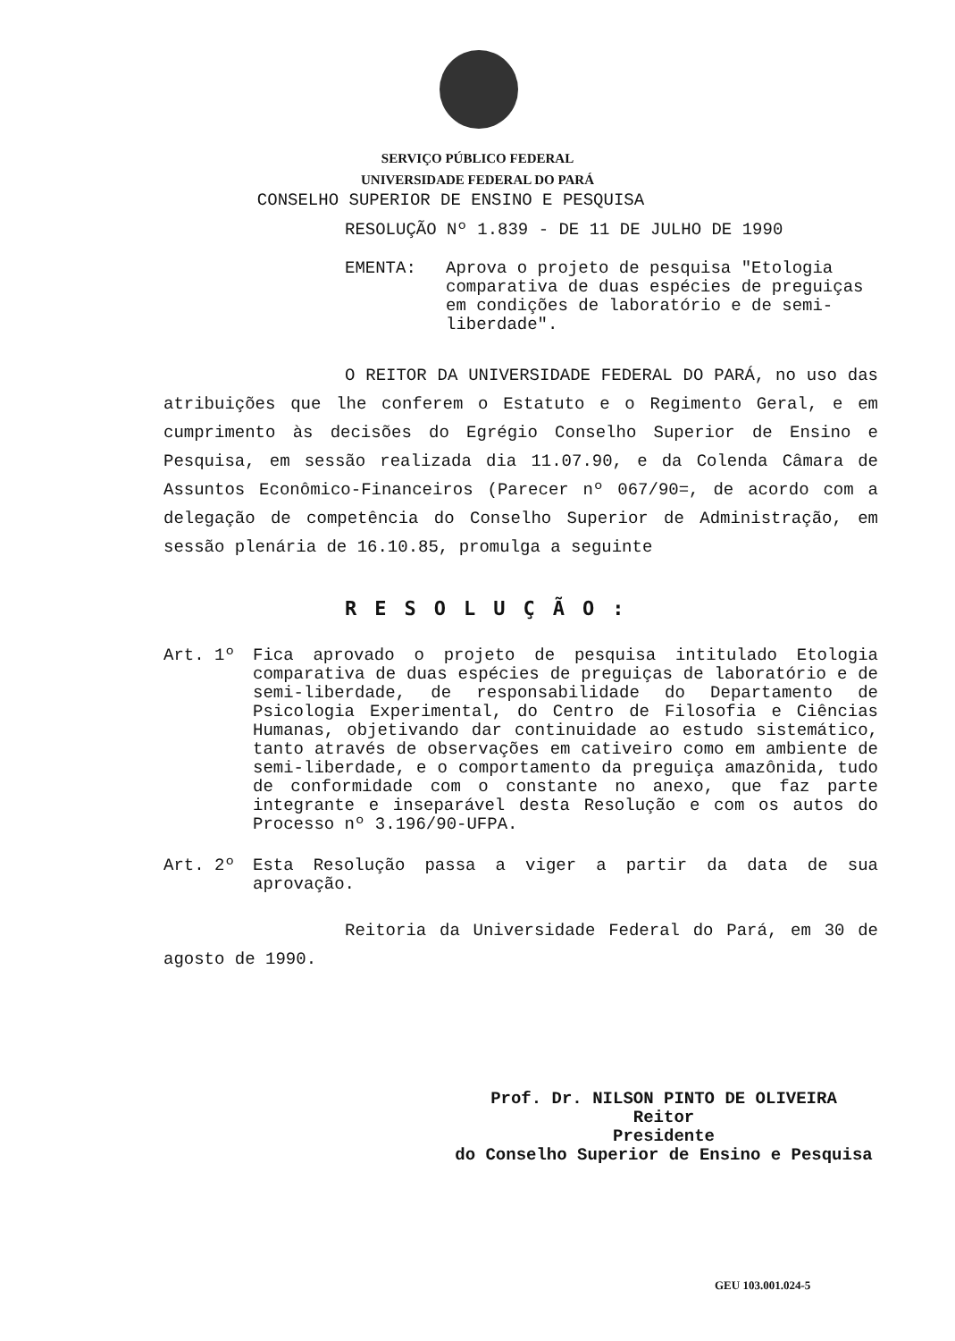SERVIÇO PÚBLICO FEDERAL
UNIVERSIDADE FEDERAL DO PARÁ
CONSELHO SUPERIOR DE ENSINO E PESQUISA
RESOLUÇÃO Nº 1.839 - DE 11 DE JULHO DE 1990
EMENTA: Aprova o projeto de pesquisa "Etologia comparativa de duas espécies de preguiças em condições de laboratório e de semi-liberdade".
O REITOR DA UNIVERSIDADE FEDERAL DO PARÁ, no uso das atribuições que lhe conferem o Estatuto e o Regimento Geral, e em cumprimento às decisões do Egrégio Conselho Superior de Ensino e Pesquisa, em sessão realizada dia 11.07.90, e da Colenda Câmara de Assuntos Econômico-Financeiros (Parecer nº 067/90=, de acordo com a delegação de competência do Conselho Superior de Administração, em sessão plenária de 16.10.85, promulga a seguinte
RESOLUÇÃO:
Art. 1º Fica aprovado o projeto de pesquisa intitulado Etologia comparativa de duas espécies de preguiças de laboratório e de semi-liberdade, de responsabilidade do Departamento de Psicologia Experimental, do Centro de Filosofia e Ciências Humanas, objetivando dar continuidade ao estudo sistemático, tanto através de observações em cativeiro como em ambiente de semi-liberdade, e o comportamento da preguiça amazônida, tudo de conformidade com o constante no anexo, que faz parte integrante e inseparável desta Resolução e com os autos do Processo nº 3.196/90-UFPA.
Art. 2º Esta Resolução passa a viger a partir da data de sua aprovação.
Reitoria da Universidade Federal do Pará, em 30 de agosto de 1990.
Prof. Dr. NILSON PINTO DE OLIVEIRA
Reitor
Presidente
do Conselho Superior de Ensino e Pesquisa
GEU 103.001.024-5